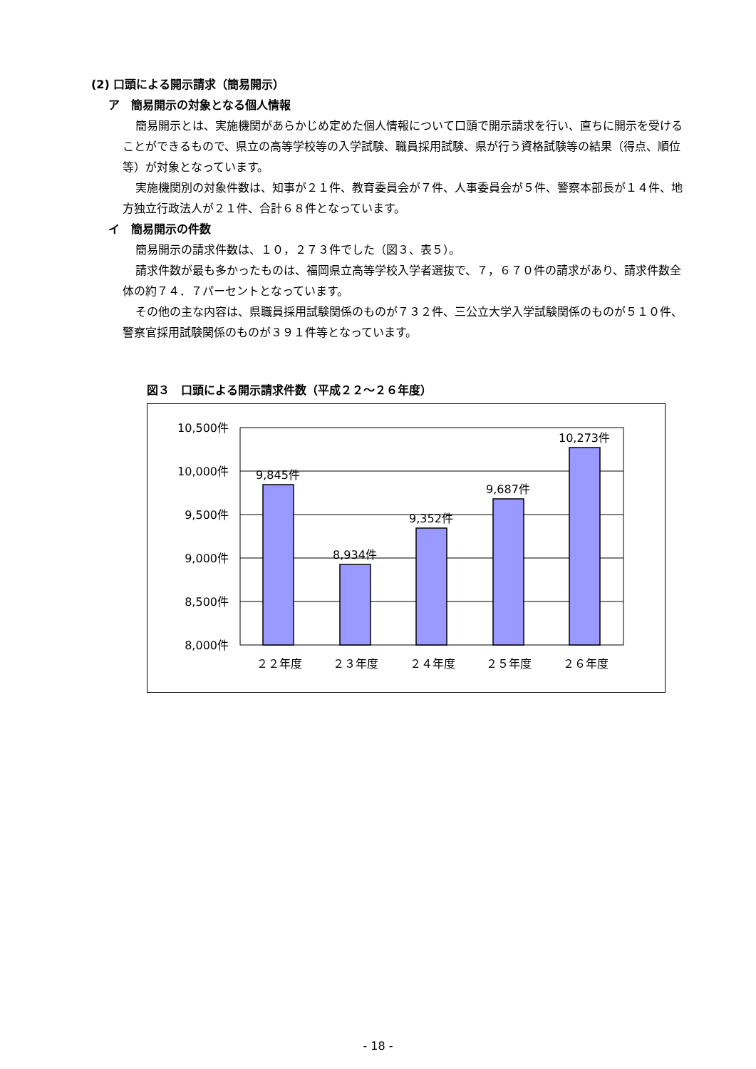(2) 口頭による開示請求（簡易開示）
ア　簡易開示の対象となる個人情報
簡易開示とは、実施機関があらかじめ定めた個人情報について口頭で開示請求を行い、直ちに開示を受けることができるもので、県立の高等学校等の入学試験、職員採用試験、県が行う資格試験等の結果（得点、順位等）が対象となっています。
実施機関別の対象件数は、知事が２１件、教育委員会が７件、人事委員会が５件、警察本部長が１４件、地方独立行政法人が２１件、合計６８件となっています。
イ　簡易開示の件数
簡易開示の請求件数は、１０，２７３件でした（図３、表５）。
請求件数が最も多かったものは、福岡県立高等学校入学者選抜で、７，６７０件の請求があり、請求件数全体の約７４．７パーセントとなっています。
その他の主な内容は、県職員採用試験関係のものが７３２件、三公立大学入学試験関係のものが５１０件、警察官採用試験関係のものが３９１件等となっています。
図３　口頭による開示請求件数（平成２２～２６年度）
10,500件
10,000件
9,500件
9,000件
8,500件
8,000件
9,845件
8,934件
9,352件
9,687件
10,273件
２２年度
２３年度
２４年度
２５年度
２６年度
- 18 -